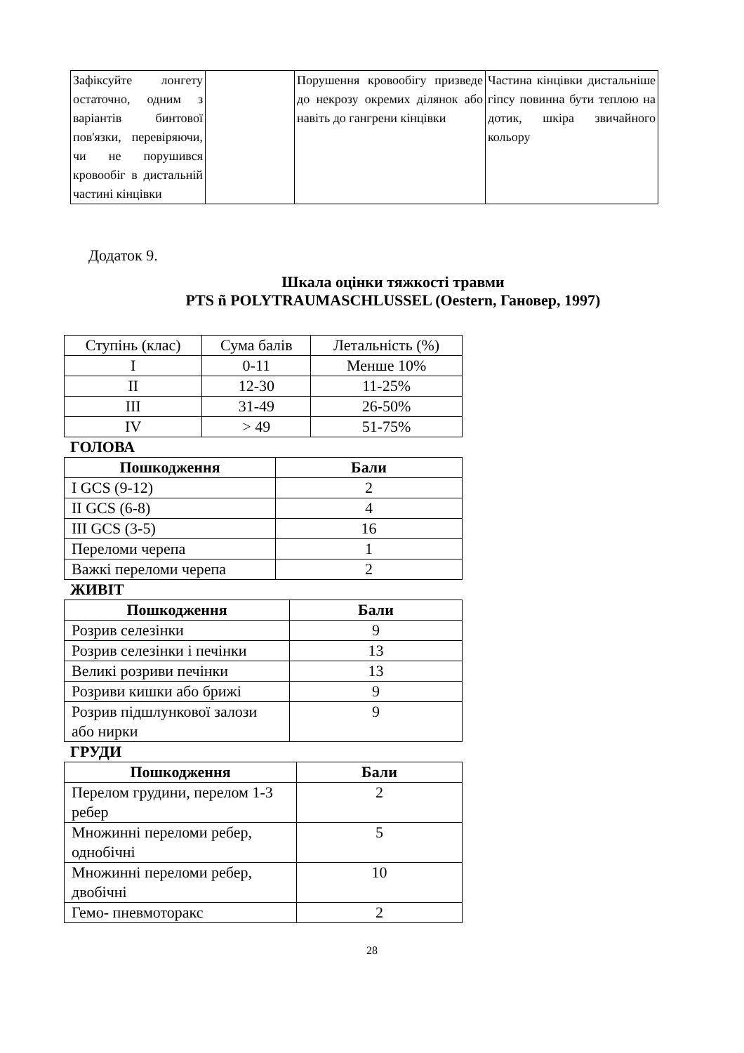| Зафіксуйте лонгету остаточно, одним з варіантів бинтової пов'язки, перевіряючи, чи не порушився кровообіг в дистальній частині кінцівки | | Порушення кровообігу призведе до некрозу окремих ділянок або навіть до гангрени кінцівки | Частина кінцівки дистальніше гіпсу повинна бути теплою на дотик, шкіра звичайного кольору |
Додаток 9.
Шкала оцінки тяжкості травми
PTS ñ POLYTRAUMASCHLUSSEL (Oestern, Гановер, 1997)
| Ступінь (клас) | Сума балів | Летальність (%) |
| I | 0-11 | Менше 10% |
| II | 12-30 | 11-25% |
| III | 31-49 | 26-50% |
| IV | > 49 | 51-75% |
ГОЛОВА
| Пошкодження | Бали |
| --- | --- |
| I GCS (9-12) | 2 |
| II GCS (6-8) | 4 |
| III GCS (3-5) | 16 |
| Переломи черепа | 1 |
| Важкі переломи черепа | 2 |
ЖИВІТ
| Пошкодження | Бали |
| --- | --- |
| Розрив селезінки | 9 |
| Розрив селезінки і печінки | 13 |
| Великі розриви печінки | 13 |
| Розриви кишки або брижі | 9 |
| Розрив підшлункової залози або нирки | 9 |
ГРУДИ
| Пошкодження | Бали |
| --- | --- |
| Перелом грудини, перелом 1-3 ребер | 2 |
| Множинні переломи ребер, однобічні | 5 |
| Множинні переломи ребер, двобічні | 10 |
| Гемо- пневмоторакс | 2 |
28